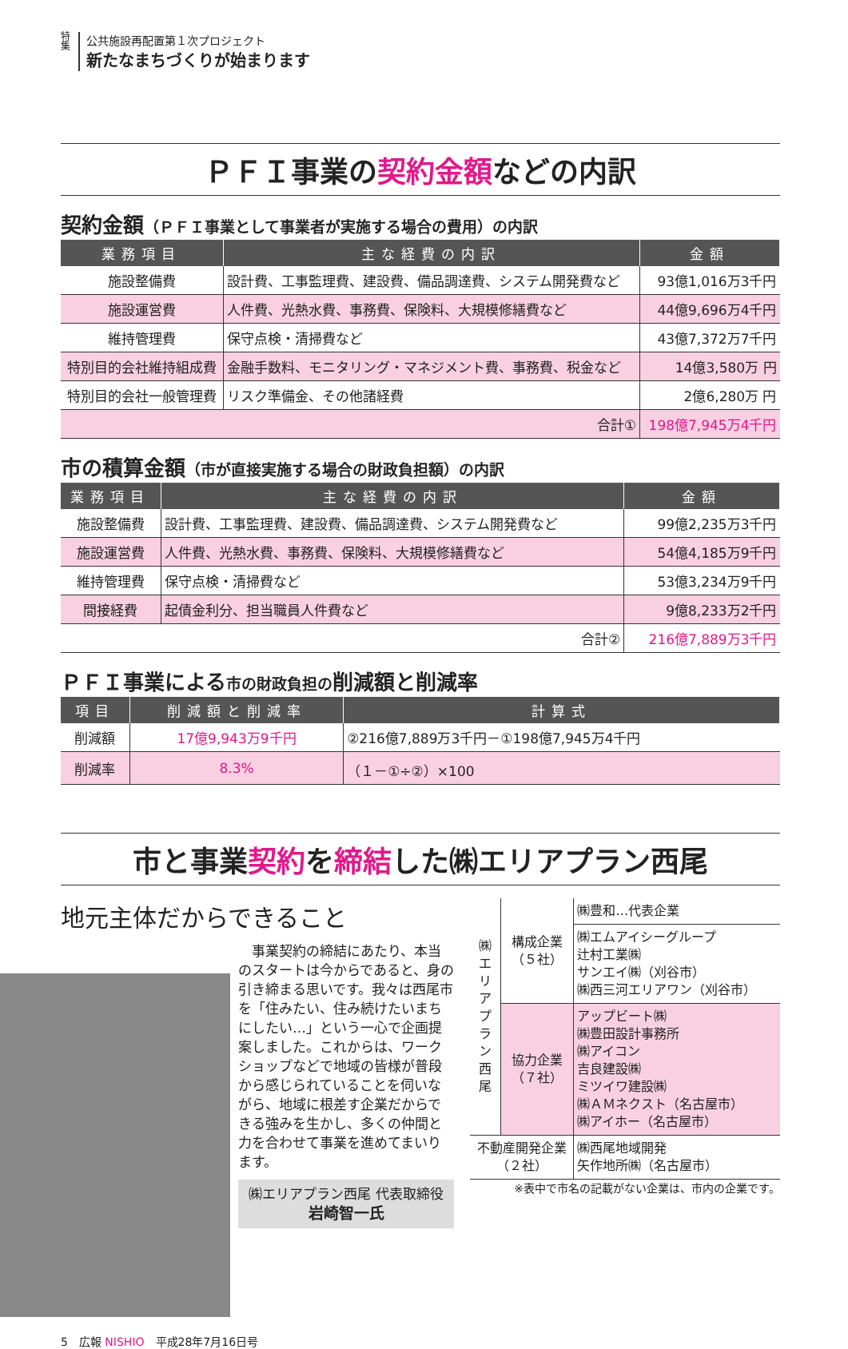特集
公共施設再配置第１次プロジェクト
新たなまちづくりが始まります
ＰＦＩ事業の契約金額などの内訳
契約金額（ＰＦＩ事業として事業者が実施する場合の費用）の内訳
| 業務項目 | 主な経費の内訳 | 金額 |
| --- | --- | --- |
| 施設整備費 | 設計費、工事監理費、建設費、備品調達費、システム開発費など | 93億1,016万3千円 |
| 施設運営費 | 人件費、光熱水費、事務費、保険料、大規模修繕費など | 44億9,696万4千円 |
| 維持管理費 | 保守点検・清掃費など | 43億7,372万7千円 |
| 特別目的会社維持組成費 | 金融手数料、モニタリング・マネジメント費、事務費、税金など | 14億3,580万 円 |
| 特別目的会社一般管理費 | リスク準備金、その他諸経費 | 2億6,280万 円 |
| 合計① | | 198億7,945万4千円 |
市の積算金額（市が直接実施する場合の財政負担額）の内訳
| 業務項目 | 主な経費の内訳 | 金額 |
| --- | --- | --- |
| 施設整備費 | 設計費、工事監理費、建設費、備品調達費、システム開発費など | 99億2,235万3千円 |
| 施設運営費 | 人件費、光熱水費、事務費、保険料、大規模修繕費など | 54億4,185万9千円 |
| 維持管理費 | 保守点検・清掃費など | 53億3,234万9千円 |
| 間接経費 | 起債金利分、担当職員人件費など | 9億8,233万2千円 |
| 合計② | | 216億7,889万3千円 |
ＰＦＩ事業による市の財政負担の削減額と削減率
| 項目 | 削減額と削減率 | 計算式 |
| --- | --- | --- |
| 削減額 | 17億9,943万9千円 | ②216億7,889万3千円－①198億7,945万4千円 |
| 削減率 | 8.3% | （１－①÷②）×100 |
市と事業契約を締結した㈱エリアプラン西尾
地元主体だからできること
　事業契約の締結にあたり、本当のスタートは今からであると、身の引き締まる思いです。我々は西尾市を「住みたい、住み続けたいまちにしたい…」という一心で企画提案しました。これからは、ワークショップなどで地域の皆様が普段から感じられていることを伺いながら、地域に根差す企業だからできる強みを生かし、多くの仲間と力を合わせて事業を進めてまいります。
㈱エリアプラン西尾 代表取締役
岩崎智一氏
| ㈱エリアプラン西尾 | 構成企業 （５社） | ㈱豊和…代表企業 |
| | | ㈱エムアイシーグループ 辻村工業㈱ サンエイ㈱（刈谷市） ㈱西三河エリアワン（刈谷市） |
| | 協力企業 （７社） | アップビート㈱ ㈱豊田設計事務所 ㈱アイコン 吉良建設㈱ ミツイワ建設㈱ ㈱ＡＭネクスト（名古屋市） ㈱アイホー（名古屋市） |
| 不動産開発企業 （２社） | | ㈱西尾地域開発 矢作地所㈱（名古屋市） |
※表中で市名の記載がない企業は、市内の企業です。
5　広報 NISHIO　平成28年7月16日号